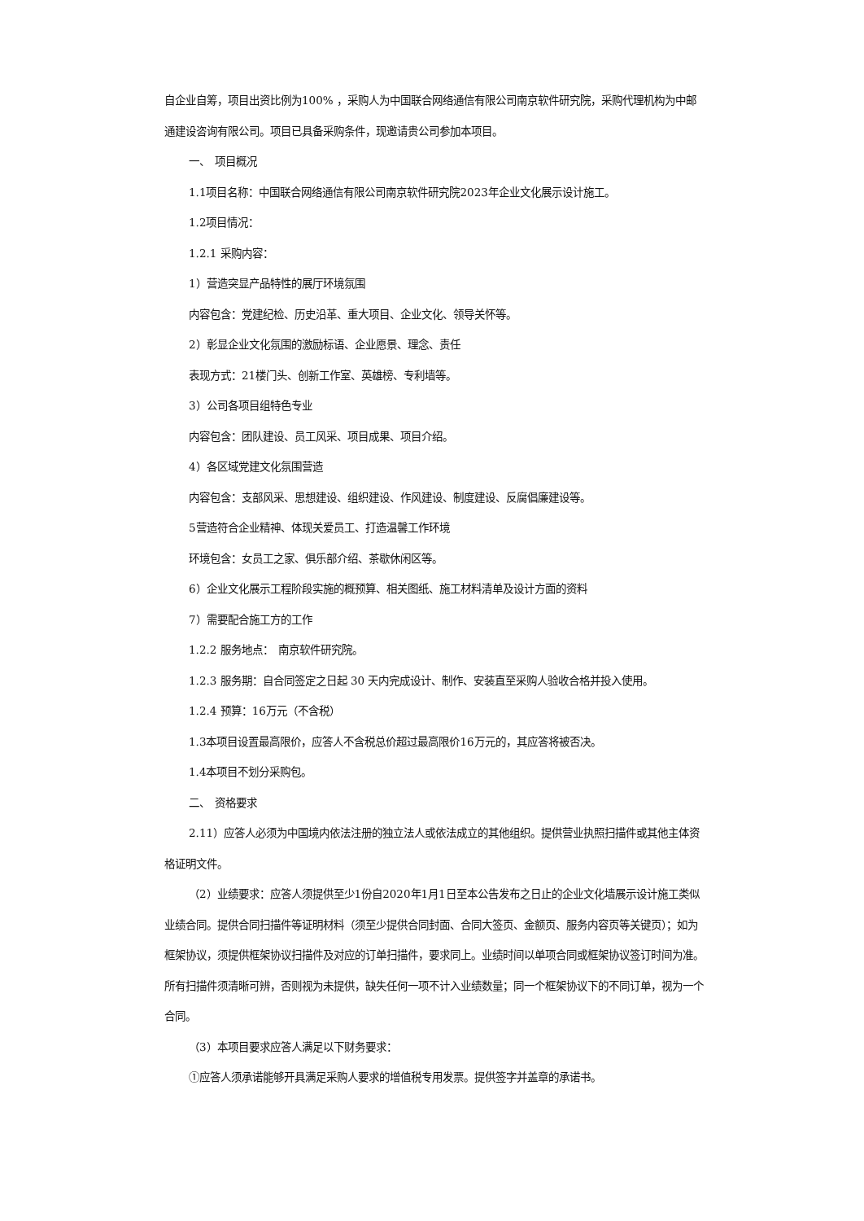自企业自筹，项目出资比例为100% ，采购人为中国联合网络通信有限公司南京软件研究院，采购代理机构为中邮通建设咨询有限公司。项目已具备采购条件，现邀请贵公司参加本项目。
一、　项目概况
1.1项目名称：中国联合网络通信有限公司南京软件研究院2023年企业文化展示设计施工。
1.2项目情况：
1.2.1 采购内容：
1）营造突显产品特性的展厅环境氛围
内容包含：党建纪检、历史沿革、重大项目、企业文化、领导关怀等。
2）彰显企业文化氛围的激励标语、企业愿景、理念、责任
表现方式：21楼门头、创新工作室、英雄榜、专利墙等。
3）公司各项目组特色专业
内容包含：团队建设、员工风采、项目成果、项目介绍。
4）各区域党建文化氛围营造
内容包含：支部风采、思想建设、组织建设、作风建设、制度建设、反腐倡廉建设等。
5营造符合企业精神、体现关爱员工、打造温馨工作环境
环境包含：女员工之家、俱乐部介绍、茶歇休闲区等。
6）企业文化展示工程阶段实施的概预算、相关图纸、施工材料清单及设计方面的资料
7）需要配合施工方的工作
1.2.2 服务地点：　南京软件研究院。
1.2.3 服务期：自合同签定之日起 30 天内完成设计、制作、安装直至采购人验收合格并投入使用。
1.2.4 预算：16万元（不含税）
1.3本项目设置最高限价，应答人不含税总价超过最高限价16万元的，其应答将被否决。
1.4本项目不划分采购包。
二、　资格要求
2.11）应答人必须为中国境内依法注册的独立法人或依法成立的其他组织。提供营业执照扫描件或其他主体资格证明文件。
（2）业绩要求：应答人须提供至少1份自2020年1月1日至本公告发布之日止的企业文化墙展示设计施工类似业绩合同。提供合同扫描件等证明材料（须至少提供合同封面、合同大签页、金额页、服务内容页等关键页）；如为框架协议，须提供框架协议扫描件及对应的订单扫描件，要求同上。业绩时间以单项合同或框架协议签订时间为准。所有扫描件须清晰可辨，否则视为未提供，缺失任何一项不计入业绩数量；同一个框架协议下的不同订单，视为一个合同。
（3）本项目要求应答人满足以下财务要求：
①应答人须承诺能够开具满足采购人要求的增值税专用发票。提供签字并盖章的承诺书。